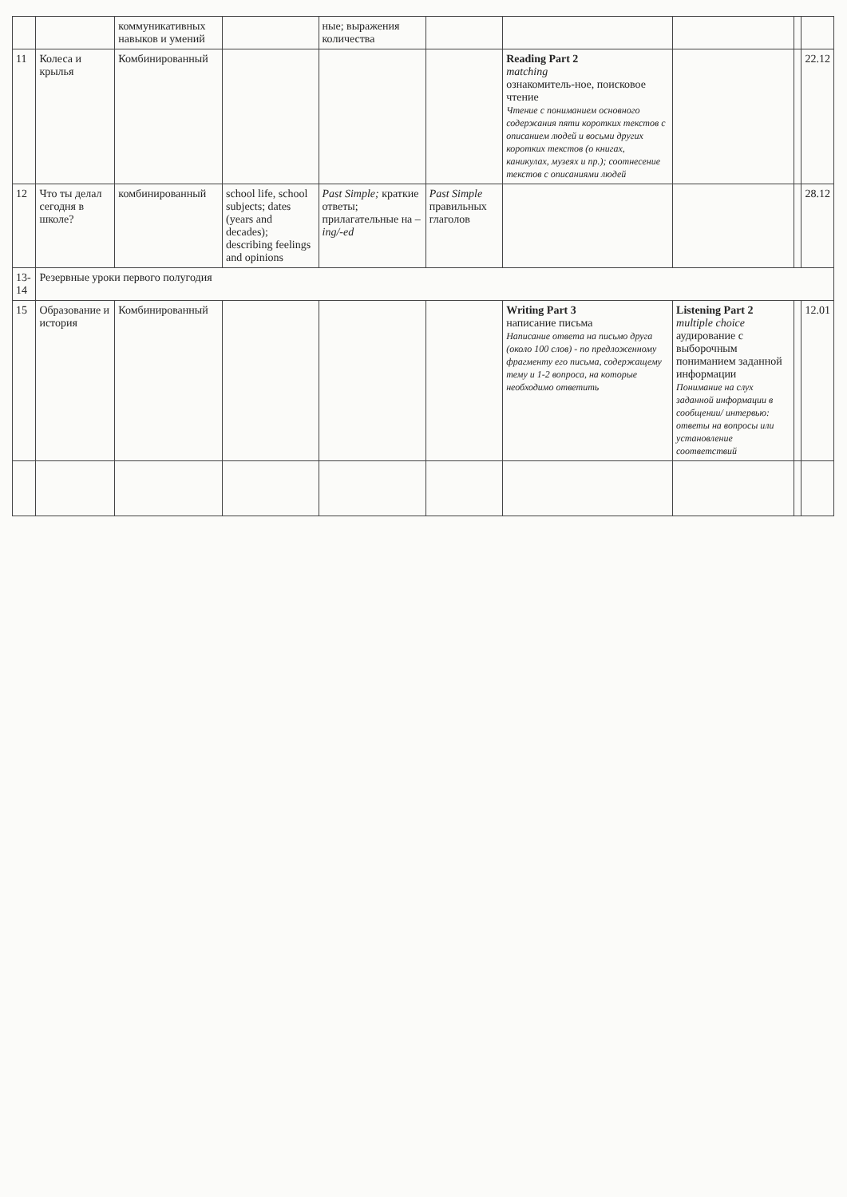| | | коммуникативных навыков и умений | | ные; выражения количества | | | | | |
| 11 | Колеса и крылья | Комбинированный | | | | Reading Part 2 matching ознакомитель-ное, поисковое чтение Чтение с пониманием основного содержания пяти коротких текстов с описанием людей и восьми других коротких текстов (о книгах, каникулах, музеях и пр.); соотнесение текстов с описаниями людей | | | 22.12 |
| 12 | Что ты делал сегодня в школе? | комбинированный | school life, school subjects; dates (years and decades); describing feelings and opinions | Past Simple; краткие ответы; прилагательные на –ing/-ed | Past Simple правильных глаголов | | | | 28.12 |
| 13-14 | Резервные уроки первого полугодия | | | | | | | | |
| 15 | Образование и история | Комбинированный | | | | Writing Part 3 написание письма Написание ответа на письмо друга (около 100 слов) - по предложенному фрагменту его письма, содержащему тему и 1-2 вопроса, на которые необходимо ответить | Listening Part 2 multiple choice аудирование с выборочным пониманием заданной информации Понимание на слух заданной информации в сообщении/ интервью: ответы на вопросы или установление соответствий | | 12.01 |